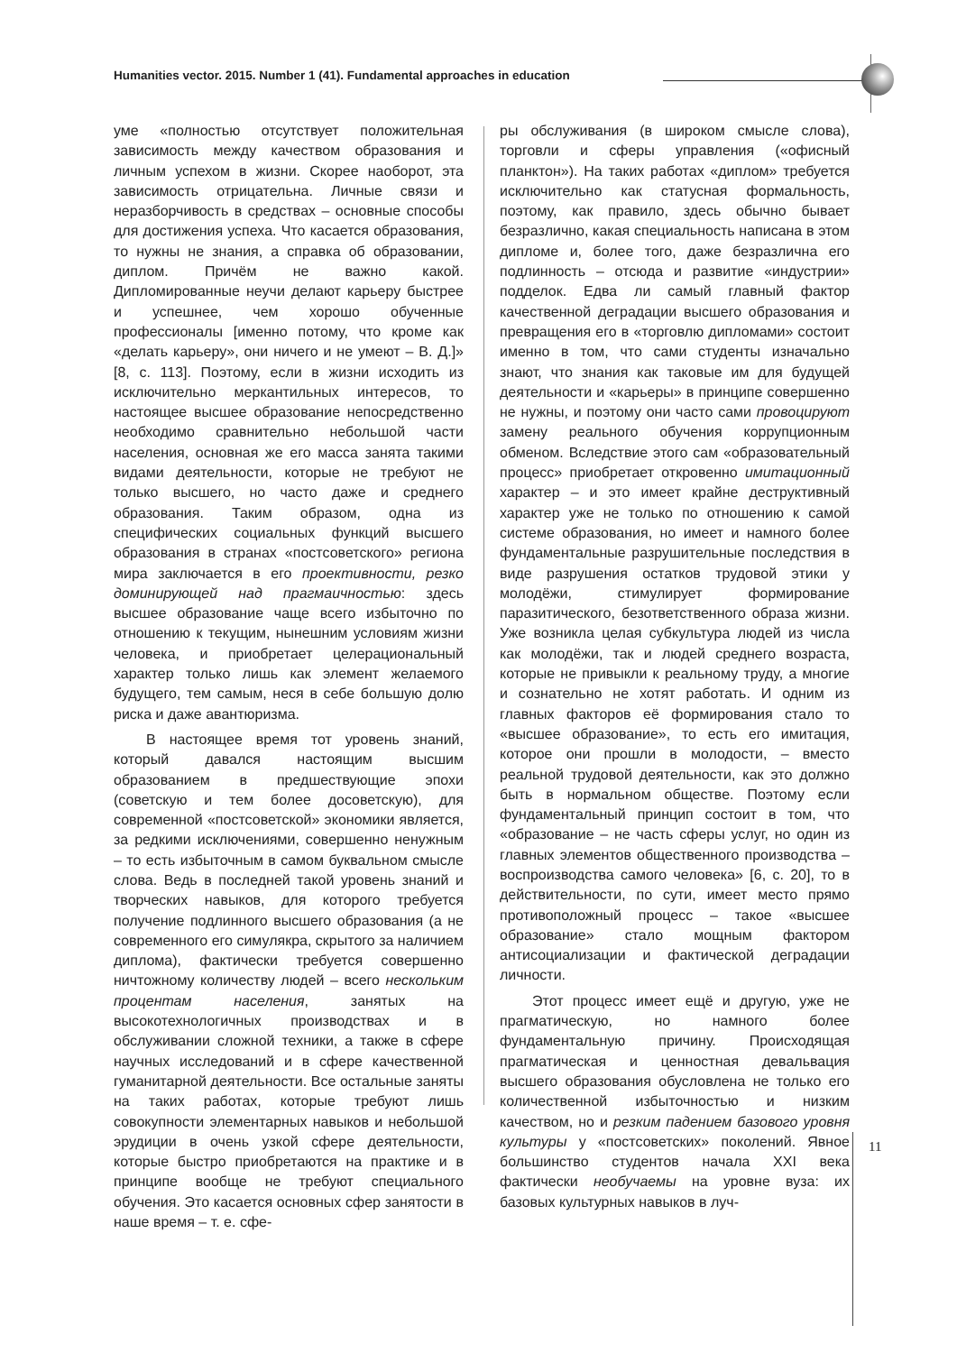Humanities vector. 2015. Number 1 (41). Fundamental approaches in education
уме «полностью отсутствует положительная зависимость между качеством образования и личным успехом в жизни. Скорее наоборот, эта зависимость отрицательна. Личные связи и неразборчивость в средствах – основные способы для достижения успеха. Что касается образования, то нужны не знания, а справка об образовании, диплом. Причём не важно какой. Дипломированные неучи делают карьеру быстрее и успешнее, чем хорошо обученные профессионалы [именно потому, что кроме как «делать карьеру», они ничего и не умеют – В. Д.]» [8, с. 113]. Поэтому, если в жизни исходить из исключительно меркантильных интересов, то настоящее высшее образование непосредственно необходимо сравнительно небольшой части населения, основная же его масса занята такими видами деятельности, которые не требуют не только высшего, но часто даже и среднего образования. Таким образом, одна из специфических социальных функций высшего образования в странах «постсоветского» региона мира заключается в его проективности, резко доминирующей над прагмаичностью: здесь высшее образование чаще всего избыточно по отношению к текущим, нынешним условиям жизни человека, и приобретает целерациональный характер только лишь как элемент желаемого будущего, тем самым, неся в себе большую долю риска и даже авантюризма.
В настоящее время тот уровень знаний, который давался настоящим высшим образованием в предшествующие эпохи (советскую и тем более досоветскую), для современной «постсоветской» экономики является, за редкими исключениями, совершенно ненужным – то есть избыточным в самом буквальном смысле слова. Ведь в последней такой уровень знаний и творческих навыков, для которого требуется получение подлинного высшего образования (а не современного его симулякра, скрытого за наличием диплома), фактически требуется совершенно ничтожному количеству людей – всего нескольким процентам населения, занятых на высокотехнологичных производствах и в обслуживании сложной техники, а также в сфере научных исследований и в сфере качественной гуманитарной деятельности. Все остальные заняты на таких работах, которые требуют лишь совокупности элементарных навыков и небольшой эрудиции в очень узкой сфере деятельности, которые быстро приобретаются на практике и в принципе вообще не требуют специального обучения. Это касается основных сфер занятости в наше время – т. е. сфе-
ры обслуживания (в широком смысле слова), торговли и сферы управления («офисный планктон»). На таких работах «диплом» требуется исключительно как статусная формальность, поэтому, как правило, здесь обычно бывает безразлично, какая специальность написана в этом дипломе и, более того, даже безразлична его подлинность – отсюда и развитие «индустрии» подделок. Едва ли самый главный фактор качественной деградации высшего образования и превращения его в «торговлю дипломами» состоит именно в том, что сами студенты изначально знают, что знания как таковые им для будущей деятельности и «карьеры» в принципе совершенно не нужны, и поэтому они часто сами провоцируют замену реального обучения коррупционным обменом. Вследствие этого сам «образовательный процесс» приобретает откровенно имитационный характер – и это имеет крайне деструктивный характер уже не только по отношению к самой системе образования, но имеет и намного более фундаментальные разрушительные последствия в виде разрушения остатков трудовой этики у молодёжи, стимулирует формирование паразитического, безответственного образа жизни. Уже возникла целая субкультура людей из числа как молодёжи, так и людей среднего возраста, которые не привыкли к реальному труду, а многие и сознательно не хотят работать. И одним из главных факторов её формирования стало то «высшее образование», то есть его имитация, которое они прошли в молодости, – вместо реальной трудовой деятельности, как это должно быть в нормальном обществе. Поэтому если фундаментальный принцип состоит в том, что «образование – не часть сферы услуг, но один из главных элементов общественного производства – воспроизводства самого человека» [6, с. 20], то в действительности, по сути, имеет место прямо противоположный процесс – такое «высшее образование» стало мощным фактором антисоциализации и фактической деградации личности.
Этот процесс имеет ещё и другую, уже не прагматическую, но намного более фундаментальную причину. Происходящая прагматическая и ценностная девальвация высшего образования обусловлена не только его количественной избыточностью и низким качеством, но и резким падением базового уровня культуры у «постсоветских» поколений. Явное большинство студентов начала XXI века фактически необучаемы на уровне вуза: их базовых культурных навыков в луч-
11